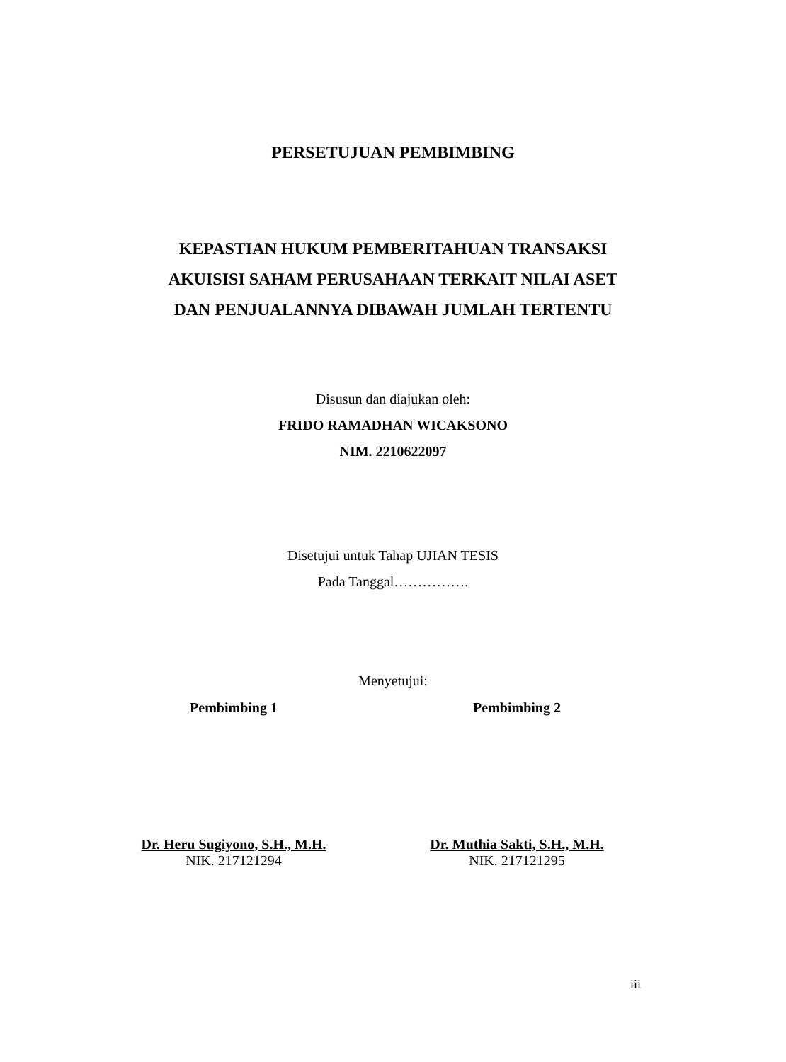PERSETUJUAN PEMBIMBING
KEPASTIAN HUKUM PEMBERITAHUAN TRANSAKSI
AKUISISI SAHAM PERUSAHAAN TERKAIT NILAI ASET
DAN PENJUALANNYA DIBAWAH JUMLAH TERTENTU
Disusun dan diajukan oleh:
FRIDO RAMADHAN WICAKSONO
NIM. 2210622097
Disetujui untuk Tahap UJIAN TESIS
Pada Tanggal…………….
Menyetujui:
Pembimbing 1
Dr. Heru Sugiyono, S.H., M.H.
NIK. 217121294
Pembimbing 2
Dr. Muthia Sakti, S.H., M.H.
NIK. 217121295
iii